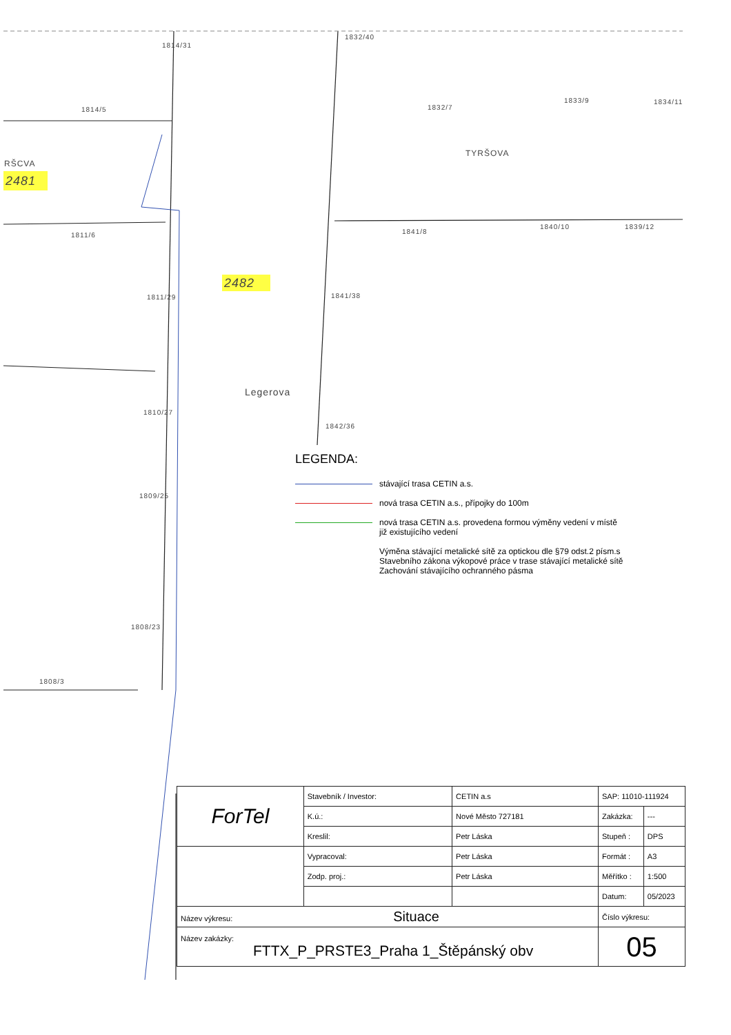1814/31
1832/40
1814/5 1832/7
1833/9 1834/11
TYRŠOVA
RŠCVA
2481
2482
1811/6 1841/8
1840/10 1839/12
1811/29 1841/38
Legerova
1810/27
1842/36
1809/25
1808/23
1808/3
LEGENDA:
stávající trasa CETIN a.s.
nová trasa CETIN a.s., přípojky do 100m
nová trasa CETIN a.s. provedena formou výměny vedení v místě
již existujícího vedení
Výměna stávající metalické sítě za optickou dle §79 odst.2 písm.s
Stavebního zákona výkopové práce v trase stávající metalické sítě
Zachování stávajícího ochranného pásma
| ForTel | Stavebník / Investor: | CETIN a.s | SAP: 11010-111924 | |
| | K.ú.: | Nové Město 727181 | Zakázka: | --- |
| | Kreslil: | Petr Láska | Stupeň : | DPS |
| | Vypracoval: | Petr Láska | Formát : | A3 |
| | Zodp. proj.: | Petr Láska | Měřítko : | 1:500 |
| | | | Datum: | 05/2023 |
| Název výkresu: Situace | | | Číslo výkresu: | |
| Název zakázky: FTTX_P_PRSTE3_Praha 1_Štěpánský obv | | | 05 | |